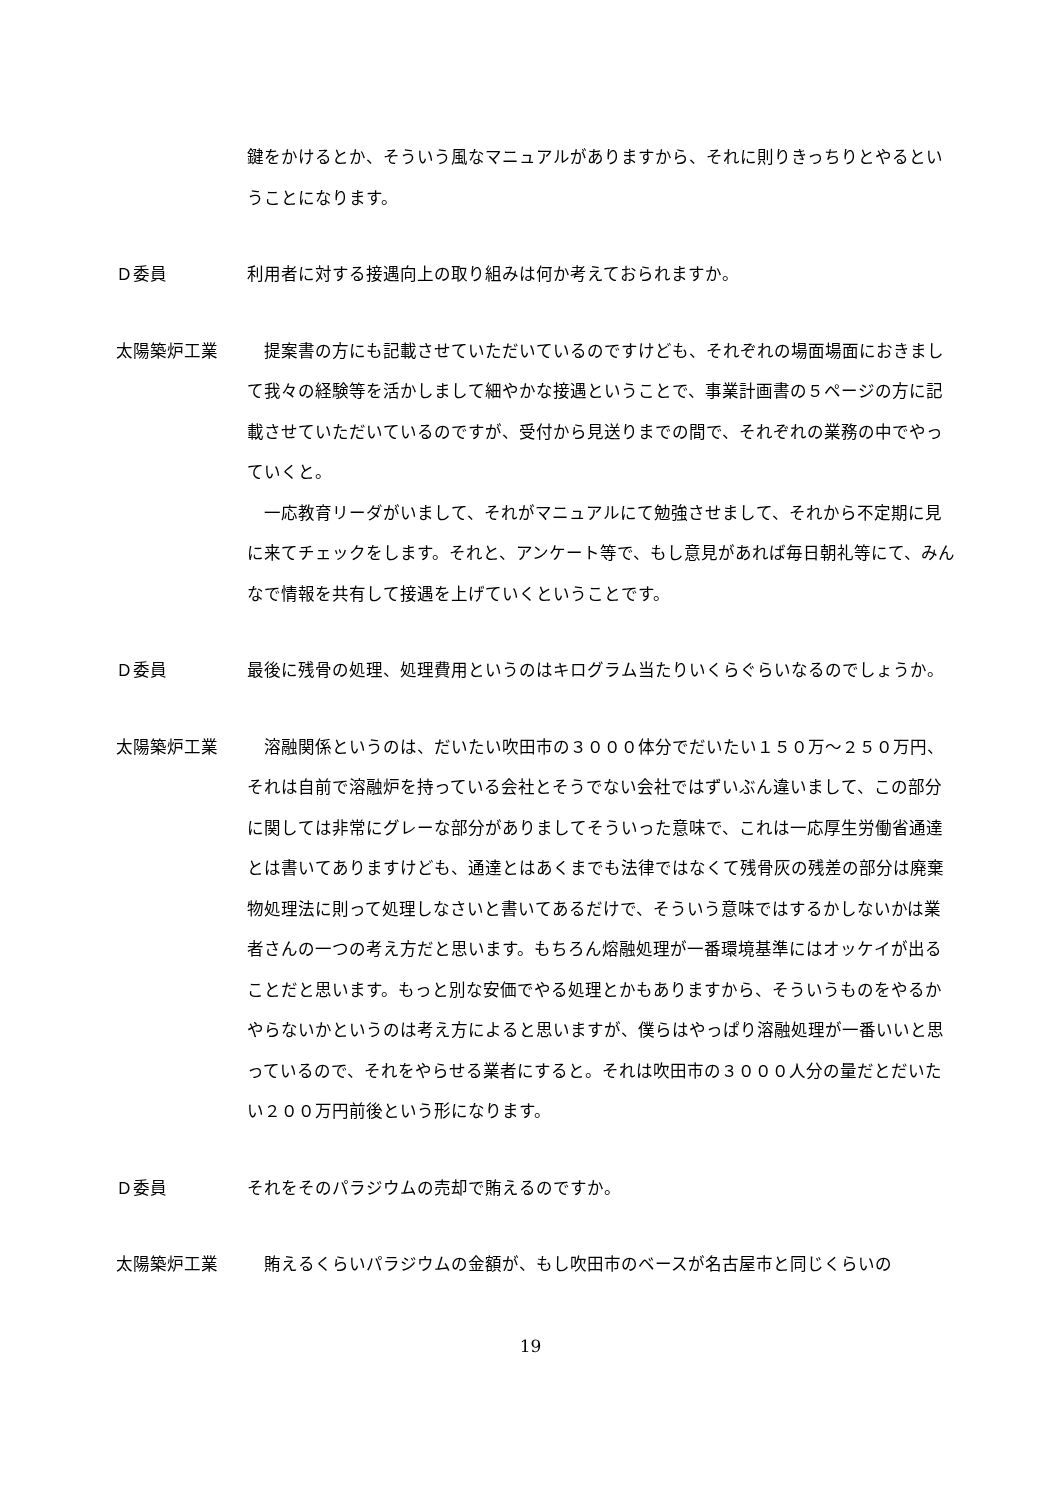鍵をかけるとか、そういう風なマニュアルがありますから、それに則りきっちりとやるということになります。
Ｄ委員 利用者に対する接遇向上の取り組みは何か考えておられますか。
太陽築炉工業 提案書の方にも記載させていただいているのですけども、それぞれの場面場面におきまして我々の経験等を活かしまして細やかな接遇ということで、事業計画書の５ページの方に記載させていただいているのですが、受付から見送りまでの間で、それぞれの業務の中でやっていくと。
一応教育リーダがいまして、それがマニュアルにて勉強させまして、それから不定期に見に来てチェックをします。それと、アンケート等で、もし意見があれば毎日朝礼等にて、みんなで情報を共有して接遇を上げていくということです。
Ｄ委員 最後に残骨の処理、処理費用というのはキログラム当たりいくらぐらいなるのでしょうか。
太陽築炉工業 溶融関係というのは、だいたい吹田市の３０００体分でだいたい１５０万～２５０万円、それは自前で溶融炉を持っている会社とそうでない会社ではずいぶん違いまして、この部分に関しては非常にグレーな部分がありましてそういった意味で、これは一応厚生労働省通達とは書いてありますけども、通達とはあくまでも法律ではなくて残骨灰の残差の部分は廃棄物処理法に則って処理しなさいと書いてあるだけで、そういう意味ではするかしないかは業者さんの一つの考え方だと思います。もちろん熔融処理が一番環境基準にはオッケイが出ることだと思います。もっと別な安価でやる処理とかもありますから、そういうものをやるかやらないかというのは考え方によると思いますが、僕らはやっぱり溶融処理が一番いいと思っているので、それをやらせる業者にすると。それは吹田市の３０００人分の量だとだいたい２００万円前後という形になります。
Ｄ委員 それをそのパラジウムの売却で賄えるのですか。
太陽築炉工業 賄えるくらいパラジウムの金額が、もし吹田市のベースが名古屋市と同じくらいの
19